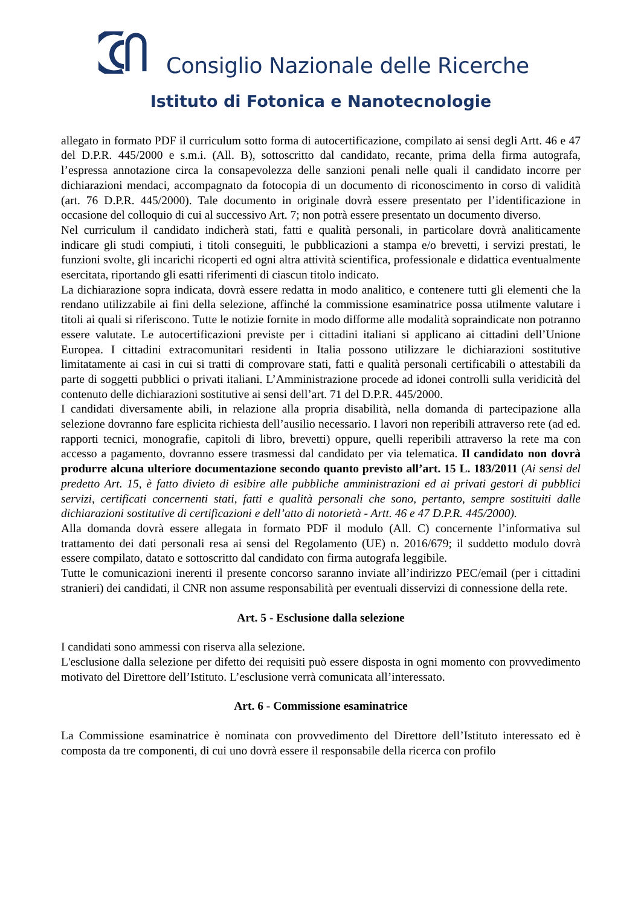Consiglio Nazionale delle Ricerche
Istituto di Fotonica e Nanotecnologie
allegato in formato PDF il curriculum sotto forma di autocertificazione, compilato ai sensi degli Artt. 46 e 47 del D.P.R. 445/2000 e s.m.i. (All. B), sottoscritto dal candidato, recante, prima della firma autografa, l’espressa annotazione circa la consapevolezza delle sanzioni penali nelle quali il candidato incorre per dichiarazioni mendaci, accompagnato da fotocopia di un documento di riconoscimento in corso di validità (art. 76 D.P.R. 445/2000). Tale documento in originale dovrà essere presentato per l’identificazione in occasione del colloquio di cui al successivo Art. 7; non potrà essere presentato un documento diverso.
Nel curriculum il candidato indicherà stati, fatti e qualità personali, in particolare dovrà analiticamente indicare gli studi compiuti, i titoli conseguiti, le pubblicazioni a stampa e/o brevetti, i servizi prestati, le funzioni svolte, gli incarichi ricoperti ed ogni altra attività scientifica, professionale e didattica eventualmente esercitata, riportando gli esatti riferimenti di ciascun titolo indicato.
La dichiarazione sopra indicata, dovrà essere redatta in modo analitico, e contenere tutti gli elementi che la rendano utilizzabile ai fini della selezione, affinché la commissione esaminatrice possa utilmente valutare i titoli ai quali si riferiscono. Tutte le notizie fornite in modo difforme alle modalità sopraindicate non potranno essere valutate. Le autocertificazioni previste per i cittadini italiani si applicano ai cittadini dell’Unione Europea. I cittadini extracomunitari residenti in Italia possono utilizzare le dichiarazioni sostitutive limitatamente ai casi in cui si tratti di comprovare stati, fatti e qualità personali certificabili o attestabili da parte di soggetti pubblici o privati italiani. L’Amministrazione procede ad idonei controlli sulla veridicità del contenuto delle dichiarazioni sostitutive ai sensi dell’art. 71 del D.P.R. 445/2000.
I candidati diversamente abili, in relazione alla propria disabilità, nella domanda di partecipazione alla selezione dovranno fare esplicita richiesta dell’ausilio necessario. I lavori non reperibili attraverso rete (ad ed. rapporti tecnici, monografie, capitoli di libro, brevetti) oppure, quelli reperibili attraverso la rete ma con accesso a pagamento, dovranno essere trasmessi dal candidato per via telematica. Il candidato non dovrà produrre alcuna ulteriore documentazione secondo quanto previsto all’art. 15 L. 183/2011 (Ai sensi del predetto Art. 15, è fatto divieto di esibire alle pubbliche amministrazioni ed ai privati gestori di pubblici servizi, certificati concernenti stati, fatti e qualità personali che sono, pertanto, sempre sostituiti dalle dichiarazioni sostitutive di certificazioni e dell’atto di notorietà - Artt. 46 e 47 D.P.R. 445/2000).
Alla domanda dovrà essere allegata in formato PDF il modulo (All. C) concernente l’informativa sul trattamento dei dati personali resa ai sensi del Regolamento (UE) n. 2016/679; il suddetto modulo dovrà essere compilato, datato e sottoscritto dal candidato con firma autografa leggibile.
Tutte le comunicazioni inerenti il presente concorso saranno inviate all’indirizzo PEC/email (per i cittadini stranieri) dei candidati, il CNR non assume responsabilità per eventuali disservizi di connessione della rete.
Art. 5 - Esclusione dalla selezione
I candidati sono ammessi con riserva alla selezione.
L'esclusione dalla selezione per difetto dei requisiti può essere disposta in ogni momento con provvedimento motivato del Direttore dell’Istituto. L’esclusione verrà comunicata all’interessato.
Art. 6 - Commissione esaminatrice
La Commissione esaminatrice è nominata con provvedimento del Direttore dell’Istituto interessato ed è composta da tre componenti, di cui uno dovrà essere il responsabile della ricerca con profilo